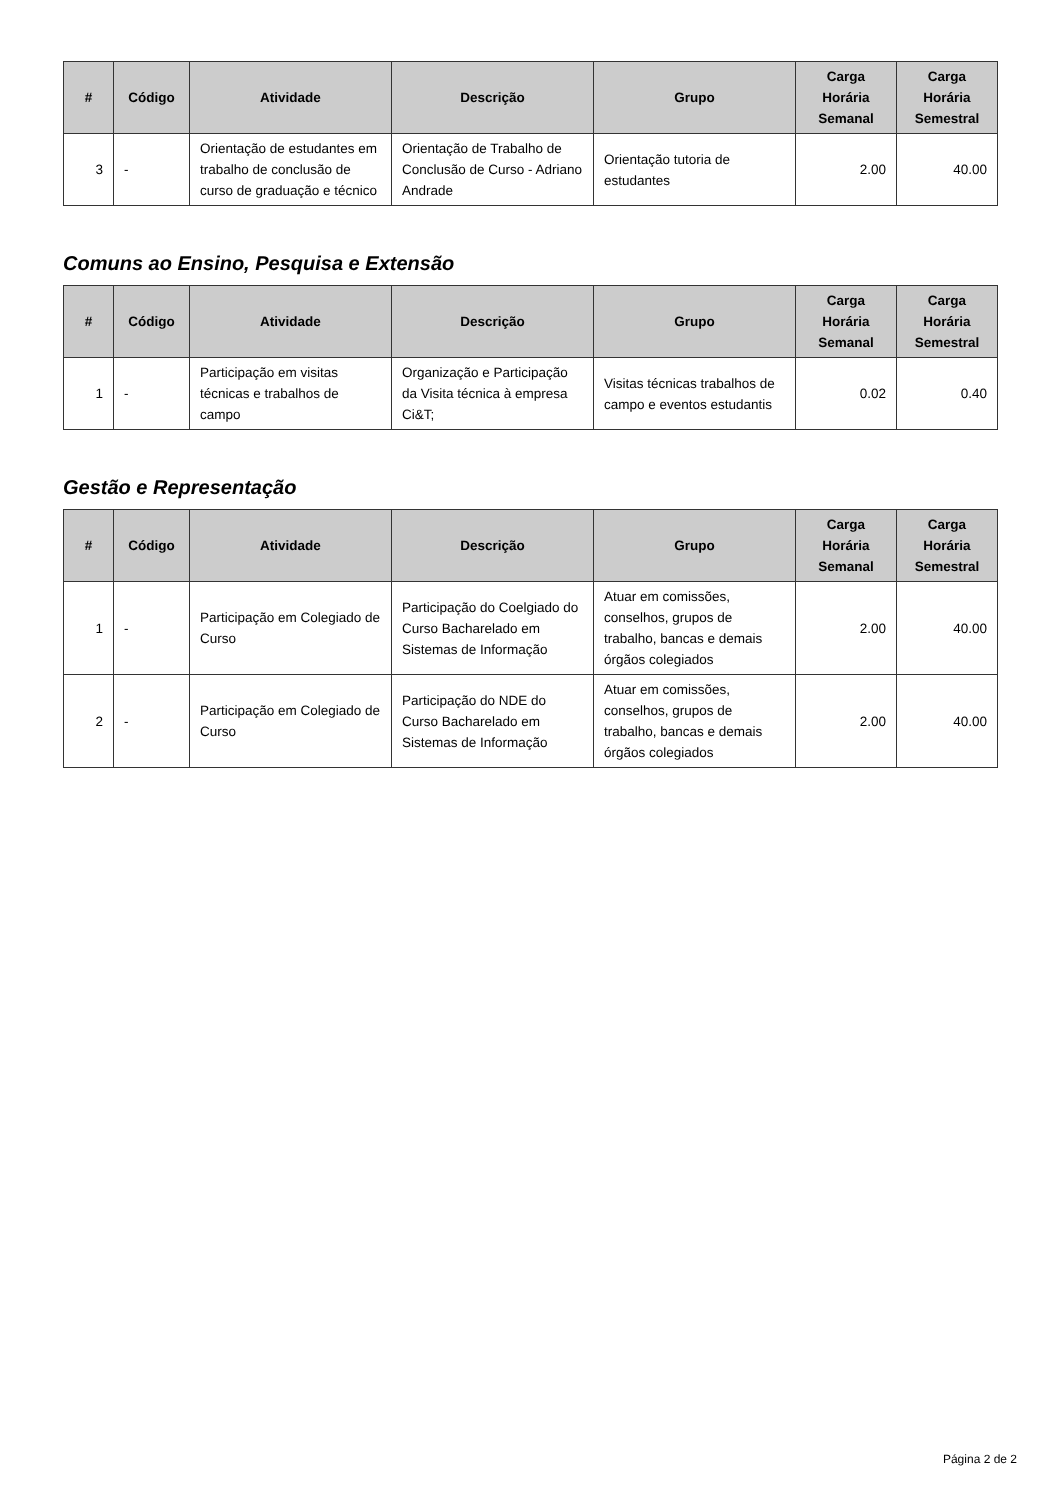| # | Código | Atividade | Descrição | Grupo | Carga Horária Semanal | Carga Horária Semestral |
| --- | --- | --- | --- | --- | --- | --- |
| 3 | - | Orientação de estudantes em trabalho de conclusão de curso de graduação e técnico | Orientação de Trabalho de Conclusão de Curso - Adriano Andrade | Orientação tutoria de estudantes | 2.00 | 40.00 |
Comuns ao Ensino, Pesquisa e Extensão
| # | Código | Atividade | Descrição | Grupo | Carga Horária Semanal | Carga Horária Semestral |
| --- | --- | --- | --- | --- | --- | --- |
| 1 | - | Participação em visitas técnicas e trabalhos de campo | Organização e Participação da Visita técnica à empresa Ci&T; | Visitas técnicas trabalhos de campo e eventos estudantis | 0.02 | 0.40 |
Gestão e Representação
| # | Código | Atividade | Descrição | Grupo | Carga Horária Semanal | Carga Horária Semestral |
| --- | --- | --- | --- | --- | --- | --- |
| 1 | - | Participação em Colegiado de Curso | Participação do Coelgiado do Curso Bacharelado em Sistemas de Informação | Atuar em comissões, conselhos, grupos de trabalho, bancas e demais órgãos colegiados | 2.00 | 40.00 |
| 2 | - | Participação em Colegiado de Curso | Participação do NDE do Curso Bacharelado em Sistemas de Informação | Atuar em comissões, conselhos, grupos de trabalho, bancas e demais órgãos colegiados | 2.00 | 40.00 |
Página 2 de 2